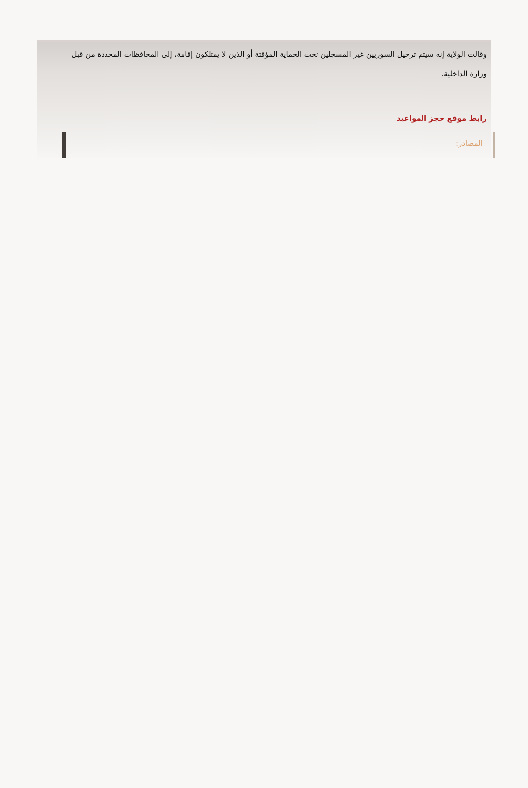وقالت الولاية إنه سيتم ترحيل السوريين غير المسجلين تحت الحماية المؤقتة أو الذين لا يمتلكون إقامة، إلى المحافظات المحددة من قبل وزارة الداخلية.
رابط موقع حجز المواعيد
المصادر: